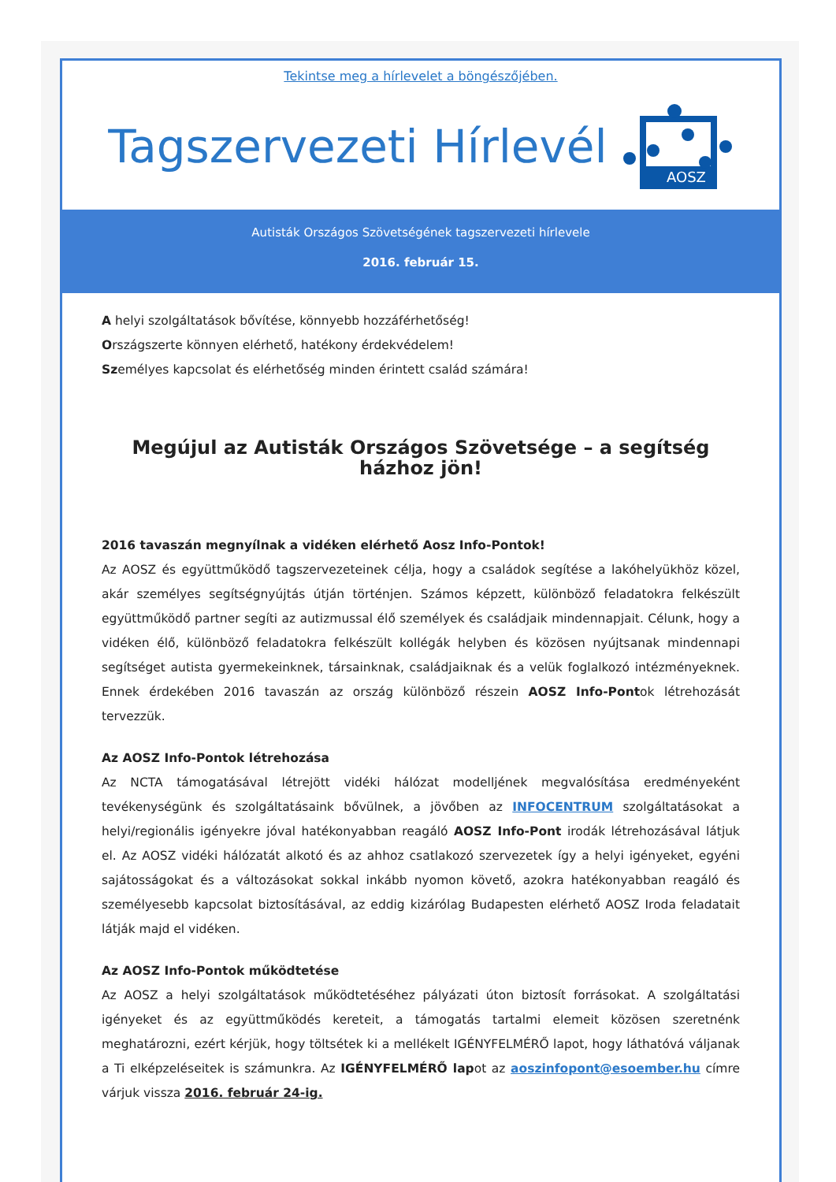Tekintse meg a hírlevelet a böngészőjében.
Tagszervezeti Hírlevél
AOSZ
Autisták Országos Szövetségének tagszervezeti hírlevele
2016. február 15.
A helyi szolgáltatások bővítése, könnyebb hozzáférhetőség!
Országszerte könnyen elérhető, hatékony érdekvédelem!
Személyes kapcsolat és elérhetőség minden érintett család számára!
Megújul az Autisták Országos Szövetsége – a segítség házhoz jön!
2016 tavaszán megnyílnak a vidéken elérhető Aosz Info-Pontok!
Az AOSZ és együttműködő tagszervezeteinek célja, hogy a családok segítése a lakóhelyükhöz közel, akár személyes segítségnyújtás útján történjen. Számos képzett, különböző feladatokra felkészült együttműködő partner segíti az autizmussal élő személyek és családjaik mindennapjait. Célunk, hogy a vidéken élő, különböző feladatokra felkészült kollégák helyben és közösen nyújtsanak mindennapi segítséget autista gyermekeinknek, társainknak, családjaiknak és a velük foglalkozó intézményeknek. Ennek érdekében 2016 tavaszán az ország különböző részein AOSZ Info-Pontok létrehozását tervezzük.
Az AOSZ Info-Pontok létrehozása
Az NCTA támogatásával létrejött vidéki hálózat modelljének megvalósítása eredményeként tevékenységünk és szolgáltatásaink bővülnek, a jövőben az INFOCENTRUM szolgáltatásokat a helyi/regionális igényekre jóval hatékonyabban reagáló AOSZ Info-Pont irodák létrehozásával látjuk el. Az AOSZ vidéki hálózatát alkotó és az ahhoz csatlakozó szervezetek így a helyi igényeket, egyéni sajátosságokat és a változásokat sokkal inkább nyomon követő, azokra hatékonyabban reagáló és személyesebb kapcsolat biztosításával, az eddig kizárólag Budapesten elérhető AOSZ Iroda feladatait látják majd el vidéken.
Az AOSZ Info-Pontok működtetése
Az AOSZ a helyi szolgáltatások működtetéséhez pályázati úton biztosít forrásokat. A szolgáltatási igényeket és az együttműködés kereteit, a támogatás tartalmi elemeit közösen szeretnénk meghatározni, ezért kérjük, hogy töltsétek ki a mellékelt IGÉNYFELMÉRŐ lapot, hogy láthatóvá váljanak a Ti elképzeléseitek is számunkra. Az IGÉNYFELMÉRŐ lapot az aoszinfopont@esoember.hu címre várjuk vissza 2016. február 24-ig.